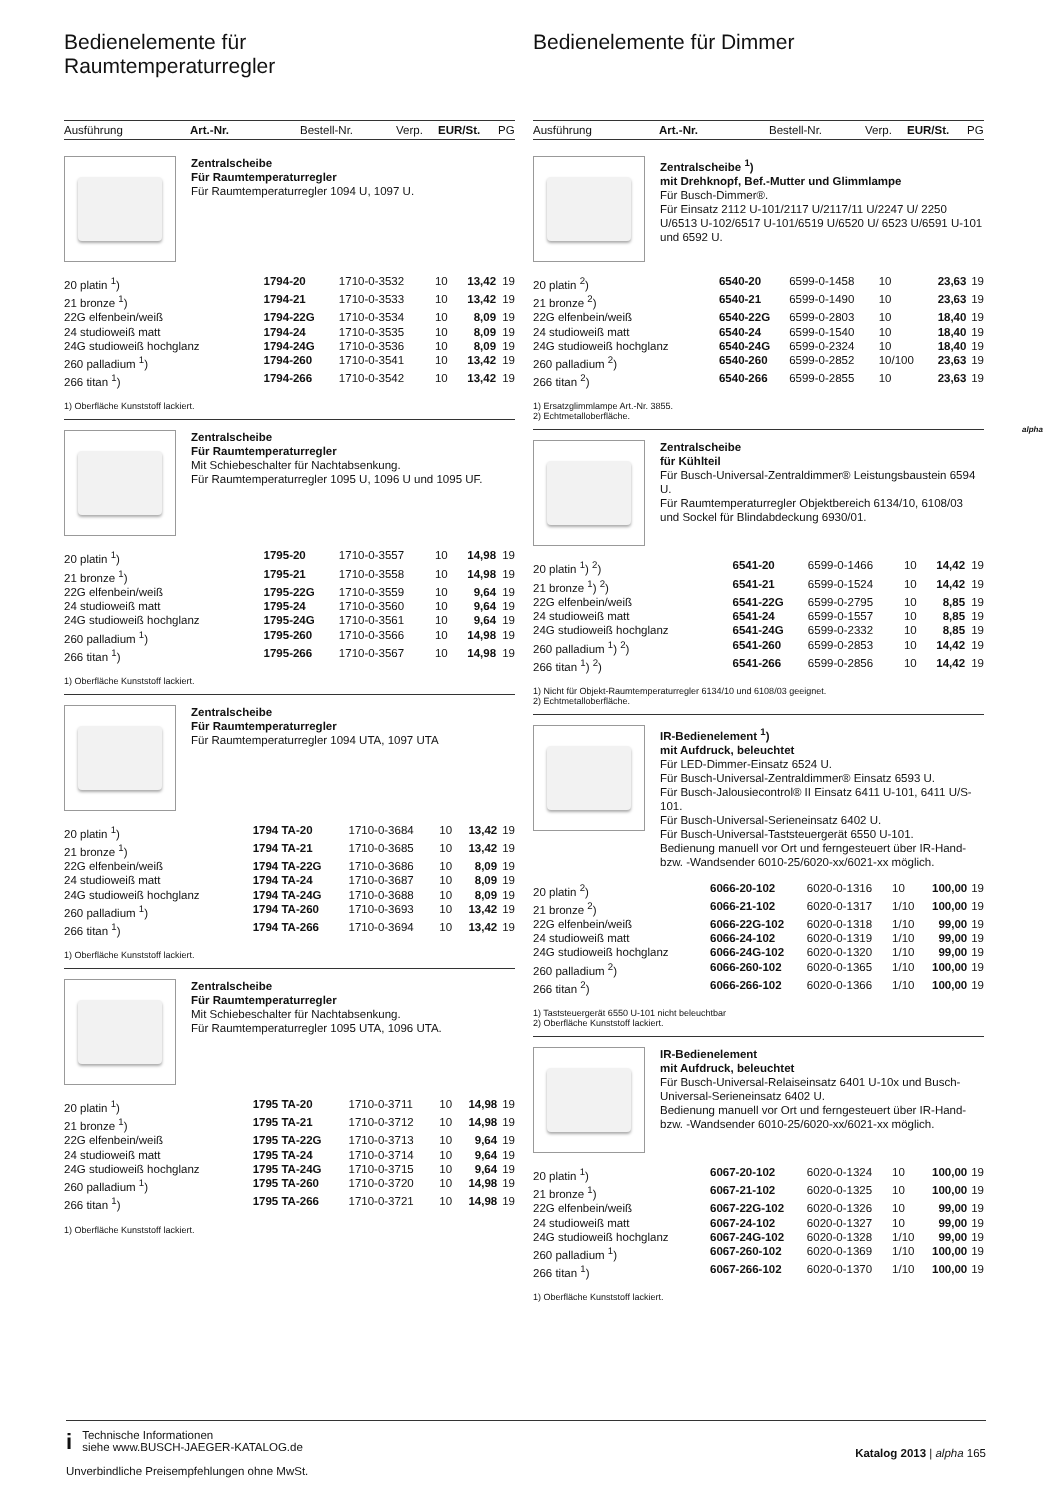Bedienelemente für
Raumtemperaturregler
Ausführung Art.-Nr. Bestell-Nr. Verp. EUR/St. PG
Zentralscheibe
Für Raumtemperaturregler
Für Raumtemperaturregler 1094 U, 1097 U.
| 20 platin <sup>1</sup>) | 1794-20 | 1710-0-3532 | 10 | 13,42 | 19 |
| 21 bronze <sup>1</sup>) | 1794-21 | 1710-0-3533 | 10 | 13,42 | 19 |
| 22G elfenbein/weiß | 1794-22G | 1710-0-3534 | 10 | 8,09 | 19 |
| 24 studioweiß matt | 1794-24 | 1710-0-3535 | 10 | 8,09 | 19 |
| 24G studioweiß hochglanz | 1794-24G | 1710-0-3536 | 10 | 8,09 | 19 |
| 260 palladium <sup>1</sup>) | 1794-260 | 1710-0-3541 | 10 | 13,42 | 19 |
| 266 titan <sup>1</sup>) | 1794-266 | 1710-0-3542 | 10 | 13,42 | 19 |
1) Oberfläche Kunststoff lackiert.
Zentralscheibe
Für Raumtemperaturregler
Mit Schiebeschalter für Nachtabsenkung.
Für Raumtemperaturregler 1095 U, 1096 U und 1095 UF.
| 20 platin <sup>1</sup>) | 1795-20 | 1710-0-3557 | 10 | 14,98 | 19 |
| 21 bronze <sup>1</sup>) | 1795-21 | 1710-0-3558 | 10 | 14,98 | 19 |
| 22G elfenbein/weiß | 1795-22G | 1710-0-3559 | 10 | 9,64 | 19 |
| 24 studioweiß matt | 1795-24 | 1710-0-3560 | 10 | 9,64 | 19 |
| 24G studioweiß hochglanz | 1795-24G | 1710-0-3561 | 10 | 9,64 | 19 |
| 260 palladium <sup>1</sup>) | 1795-260 | 1710-0-3566 | 10 | 14,98 | 19 |
| 266 titan <sup>1</sup>) | 1795-266 | 1710-0-3567 | 10 | 14,98 | 19 |
1) Oberfläche Kunststoff lackiert.
Zentralscheibe
Für Raumtemperaturregler
Für Raumtemperaturregler 1094 UTA, 1097 UTA
| 20 platin <sup>1</sup>) | 1794 TA-20 | 1710-0-3684 | 10 | 13,42 | 19 |
| 21 bronze <sup>1</sup>) | 1794 TA-21 | 1710-0-3685 | 10 | 13,42 | 19 |
| 22G elfenbein/weiß | 1794 TA-22G | 1710-0-3686 | 10 | 8,09 | 19 |
| 24 studioweiß matt | 1794 TA-24 | 1710-0-3687 | 10 | 8,09 | 19 |
| 24G studioweiß hochglanz | 1794 TA-24G | 1710-0-3688 | 10 | 8,09 | 19 |
| 260 palladium <sup>1</sup>) | 1794 TA-260 | 1710-0-3693 | 10 | 13,42 | 19 |
| 266 titan <sup>1</sup>) | 1794 TA-266 | 1710-0-3694 | 10 | 13,42 | 19 |
1) Oberfläche Kunststoff lackiert.
Zentralscheibe
Für Raumtemperaturregler
Mit Schiebeschalter für Nachtabsenkung.
Für Raumtemperaturregler 1095 UTA, 1096 UTA.
| 20 platin <sup>1</sup>) | 1795 TA-20 | 1710-0-3711 | 10 | 14,98 | 19 |
| 21 bronze <sup>1</sup>) | 1795 TA-21 | 1710-0-3712 | 10 | 14,98 | 19 |
| 22G elfenbein/weiß | 1795 TA-22G | 1710-0-3713 | 10 | 9,64 | 19 |
| 24 studioweiß matt | 1795 TA-24 | 1710-0-3714 | 10 | 9,64 | 19 |
| 24G studioweiß hochglanz | 1795 TA-24G | 1710-0-3715 | 10 | 9,64 | 19 |
| 260 palladium <sup>1</sup>) | 1795 TA-260 | 1710-0-3720 | 10 | 14,98 | 19 |
| 266 titan <sup>1</sup>) | 1795 TA-266 | 1710-0-3721 | 10 | 14,98 | 19 |
1) Oberfläche Kunststoff lackiert.
Bedienelemente für Dimmer
Ausführung Art.-Nr. Bestell-Nr. Verp. EUR/St. PG
Zentralscheibe <sup>1</sup>)
mit Drehknopf, Bef.-Mutter und Glimmlampe
Für Busch-Dimmer®.
Für Einsatz 2112 U-101/2117 U/2117/11 U/2247 U/ 2250 U/6513 U-102/6517 U-101/6519 U/6520 U/ 6523 U/6591 U-101 und 6592 U.
| 20 platin <sup>2</sup>) | 6540-20 | 6599-0-1458 | 10 | 23,63 | 19 |
| 21 bronze <sup>2</sup>) | 6540-21 | 6599-0-1490 | 10 | 23,63 | 19 |
| 22G elfenbein/weiß | 6540-22G | 6599-0-2803 | 10 | 18,40 | 19 |
| 24 studioweiß matt | 6540-24 | 6599-0-1540 | 10 | 18,40 | 19 |
| 24G studioweiß hochglanz | 6540-24G | 6599-0-2324 | 10 | 18,40 | 19 |
| 260 palladium <sup>2</sup>) | 6540-260 | 6599-0-2852 | 10/100 | 23,63 | 19 |
| 266 titan <sup>2</sup>) | 6540-266 | 6599-0-2855 | 10 | 23,63 | 19 |
1) Ersatzglimmlampe Art.-Nr. 3855.
2) Echtmetalloberfläche.
Zentralscheibe
für Kühlteil
Für Busch-Universal-Zentraldimmer® Leistungsbaustein 6594 U.
Für Raumtemperaturregler Objektbereich 6134/10, 6108/03 und Sockel für Blindabdeckung 6930/01.
| 20 platin <sup>1</sup>) <sup>2</sup>) | 6541-20 | 6599-0-1466 | 10 | 14,42 | 19 |
| 21 bronze <sup>1</sup>) <sup>2</sup>) | 6541-21 | 6599-0-1524 | 10 | 14,42 | 19 |
| 22G elfenbein/weiß | 6541-22G | 6599-0-2795 | 10 | 8,85 | 19 |
| 24 studioweiß matt | 6541-24 | 6599-0-1557 | 10 | 8,85 | 19 |
| 24G studioweiß hochglanz | 6541-24G | 6599-0-2332 | 10 | 8,85 | 19 |
| 260 palladium <sup>1</sup>) <sup>2</sup>) | 6541-260 | 6599-0-2853 | 10 | 14,42 | 19 |
| 266 titan <sup>1</sup>) <sup>2</sup>) | 6541-266 | 6599-0-2856 | 10 | 14,42 | 19 |
1) Nicht für Objekt-Raumtemperaturregler 6134/10 und 6108/03 geeignet.
2) Echtmetalloberfläche.
IR-Bedienelement <sup>1</sup>)
mit Aufdruck, beleuchtet
Für LED-Dimmer-Einsatz 6524 U.
Für Busch-Universal-Zentraldimmer® Einsatz 6593 U.
Für Busch-Jalousiecontrol® II Einsatz 6411 U-101, 6411 U/S-101.
Für Busch-Universal-Serieneinsatz 6402 U.
Für Busch-Universal-Taststeuergerät 6550 U-101.
Bedienung manuell vor Ort und ferngesteuert über IR-Hand- bzw. -Wandsender 6010-25/6020-xx/6021-xx möglich.
| 20 platin <sup>2</sup>) | 6066-20-102 | 6020-0-1316 | 10 | 100,00 | 19 |
| 21 bronze <sup>2</sup>) | 6066-21-102 | 6020-0-1317 | 1/10 | 100,00 | 19 |
| 22G elfenbein/weiß | 6066-22G-102 | 6020-0-1318 | 1/10 | 99,00 | 19 |
| 24 studioweiß matt | 6066-24-102 | 6020-0-1319 | 1/10 | 99,00 | 19 |
| 24G studioweiß hochglanz | 6066-24G-102 | 6020-0-1320 | 1/10 | 99,00 | 19 |
| 260 palladium <sup>2</sup>) | 6066-260-102 | 6020-0-1365 | 1/10 | 100,00 | 19 |
| 266 titan <sup>2</sup>) | 6066-266-102 | 6020-0-1366 | 1/10 | 100,00 | 19 |
1) Taststeuergerät 6550 U-101 nicht beleuchtbar
2) Oberfläche Kunststoff lackiert.
IR-Bedienelement
mit Aufdruck, beleuchtet
Für Busch-Universal-Relaiseinsatz 6401 U-10x und Busch-Universal-Serieneinsatz 6402 U.
Bedienung manuell vor Ort und ferngesteuert über IR-Hand- bzw. -Wandsender 6010-25/6020-xx/6021-xx möglich.
| 20 platin <sup>1</sup>) | 6067-20-102 | 6020-0-1324 | 10 | 100,00 | 19 |
| 21 bronze <sup>1</sup>) | 6067-21-102 | 6020-0-1325 | 10 | 100,00 | 19 |
| 22G elfenbein/weiß | 6067-22G-102 | 6020-0-1326 | 10 | 99,00 | 19 |
| 24 studioweiß matt | 6067-24-102 | 6020-0-1327 | 10 | 99,00 | 19 |
| 24G studioweiß hochglanz | 6067-24G-102 | 6020-0-1328 | 1/10 | 99,00 | 19 |
| 260 palladium <sup>1</sup>) | 6067-260-102 | 6020-0-1369 | 1/10 | 100,00 | 19 |
| 266 titan <sup>1</sup>) | 6067-266-102 | 6020-0-1370 | 1/10 | 100,00 | 19 |
1) Oberfläche Kunststoff lackiert.
alpha
i Technische Informationen
siehe www.BUSCH-JAEGER-KATALOG.de
Unverbindliche Preisempfehlungen ohne MwSt.
Katalog 2013 | alpha 165